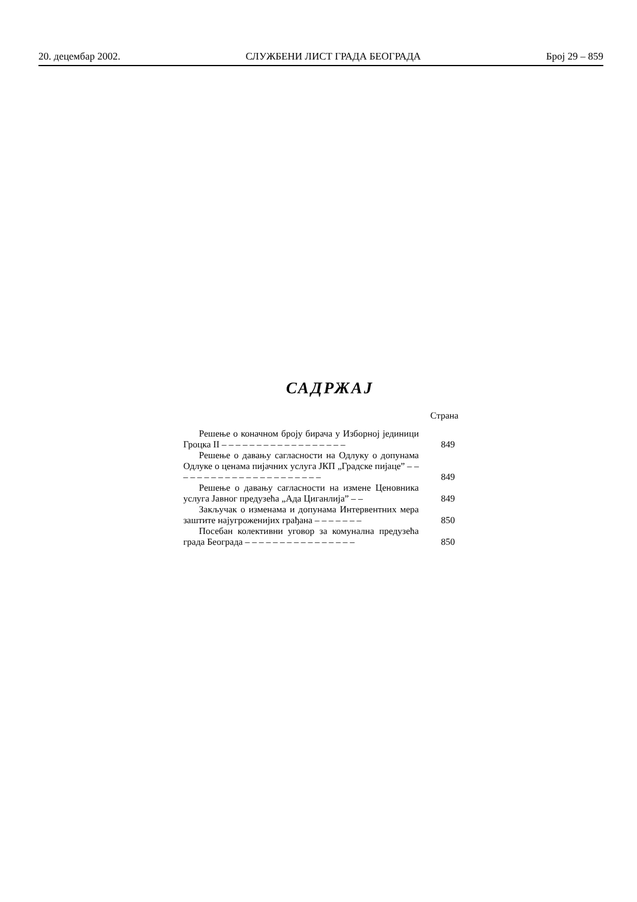20. децембар 2002. СЛУЖБЕНИ ЛИСТ ГРАДА БЕОГРАДА Број 29 – 859
САДРЖАЈ
Страна
Решење о коначном броју бирача у Изборној јединици Гроцка II – – – – – – – – – – – – – – – – – –
849
Решење о давању сагласности на Одлуку о допунама Одлуке о ценама пијачних услуга ЈКП „Градске пијаце” – – – – – – – – – – – – – – – – – – – – – –
849
Решење о давању сагласности на измене Ценовника услуга Јавног предузећа „Ада Циганлија” – –
849
Закључак о изменама и допунама Интервентних мера заштите најугроженијих грађана – – – – – – –
850
Посебан колективни уговор за комунална предузећа града Београда – – – – – – – – – – – – – – – –
850